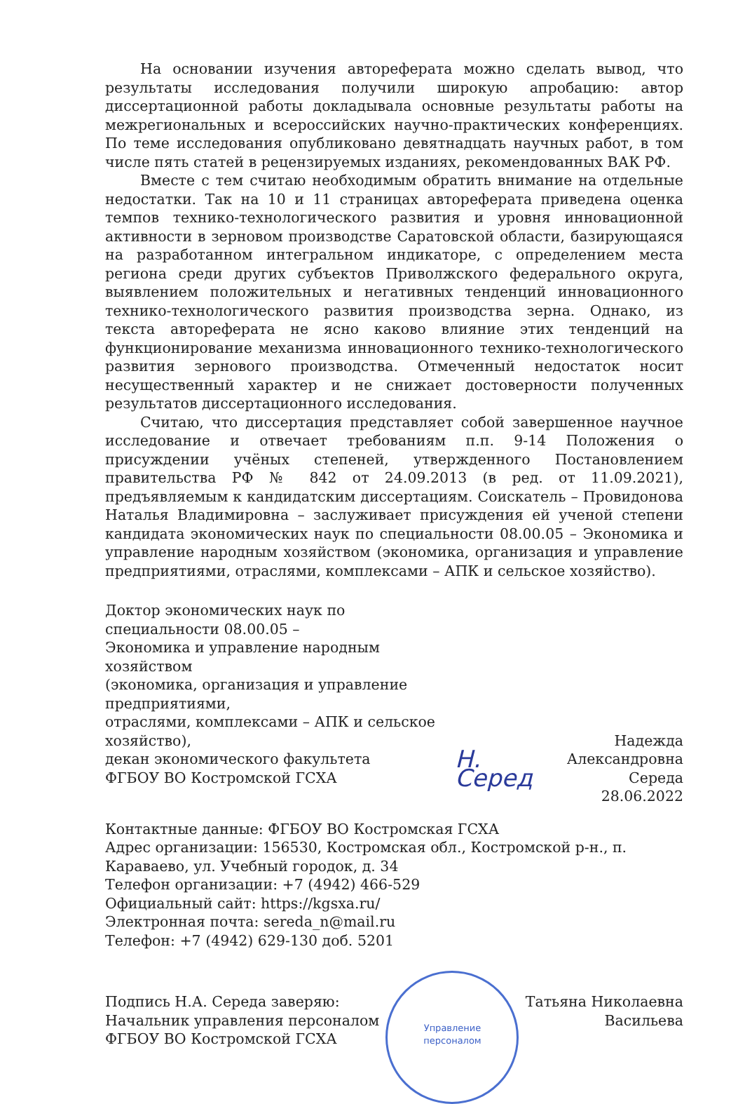На основании изучения автореферата можно сделать вывод, что результаты исследования получили широкую апробацию: автор диссертационной работы докладывала основные результаты работы на межрегиональных и всероссийских научно-практических конференциях. По теме исследования опубликовано девятнадцать научных работ, в том числе пять статей в рецензируемых изданиях, рекомендованных ВАК РФ.
Вместе с тем считаю необходимым обратить внимание на отдельные недостатки. Так на 10 и 11 страницах автореферата приведена оценка темпов технико-технологического развития и уровня инновационной активности в зерновом производстве Саратовской области, базирующаяся на разработанном интегральном индикаторе, с определением места региона среди других субъектов Приволжского федерального округа, выявлением положительных и негативных тенденций инновационного технико-технологического развития производства зерна. Однако, из текста автореферата не ясно каково влияние этих тенденций на функционирование механизма инновационного технико-технологического развития зернового производства. Отмеченный недостаток носит несущественный характер и не снижает достоверности полученных результатов диссертационного исследования.
Считаю, что диссертация представляет собой завершенное научное исследование и отвечает требованиям п.п. 9-14 Положения о присуждении учёных степеней, утвержденного Постановлением правительства РФ № 842 от 24.09.2013 (в ред. от 11.09.2021), предъявляемым к кандидатским диссертациям. Соискатель – Провидонова Наталья Владимировна – заслуживает присуждения ей ученой степени кандидата экономических наук по специальности 08.00.05 – Экономика и управление народным хозяйством (экономика, организация и управление предприятиями, отраслями, комплексами – АПК и сельское хозяйство).
Доктор экономических наук по специальности 08.00.05 –
Экономика и управление народным хозяйством
(экономика, организация и управление предприятиями,
отраслями, комплексами – АПК и сельское хозяйство),
декан экономического факультета
ФГБОУ ВО Костромской ГСХА
Н. Серед
Надежда
Александровна Середа
28.06.2022
Контактные данные: ФГБОУ ВО Костромская ГСХА
Адрес организации: 156530, Костромская обл., Костромской р-н., п. Караваево, ул. Учебный городок, д. 34
Телефон организации: +7 (4942) 466-529
Официальный сайт: https://kgsxa.ru/
Электронная почта: sereda_n@mail.ru
Телефон: +7 (4942) 629-130 доб. 5201
Подпись Н.А. Середа заверяю:
Начальник управления персоналом
ФГБОУ ВО Костромской ГСХА
Управление
персоналом
Татьяна Николаевна
Васильева